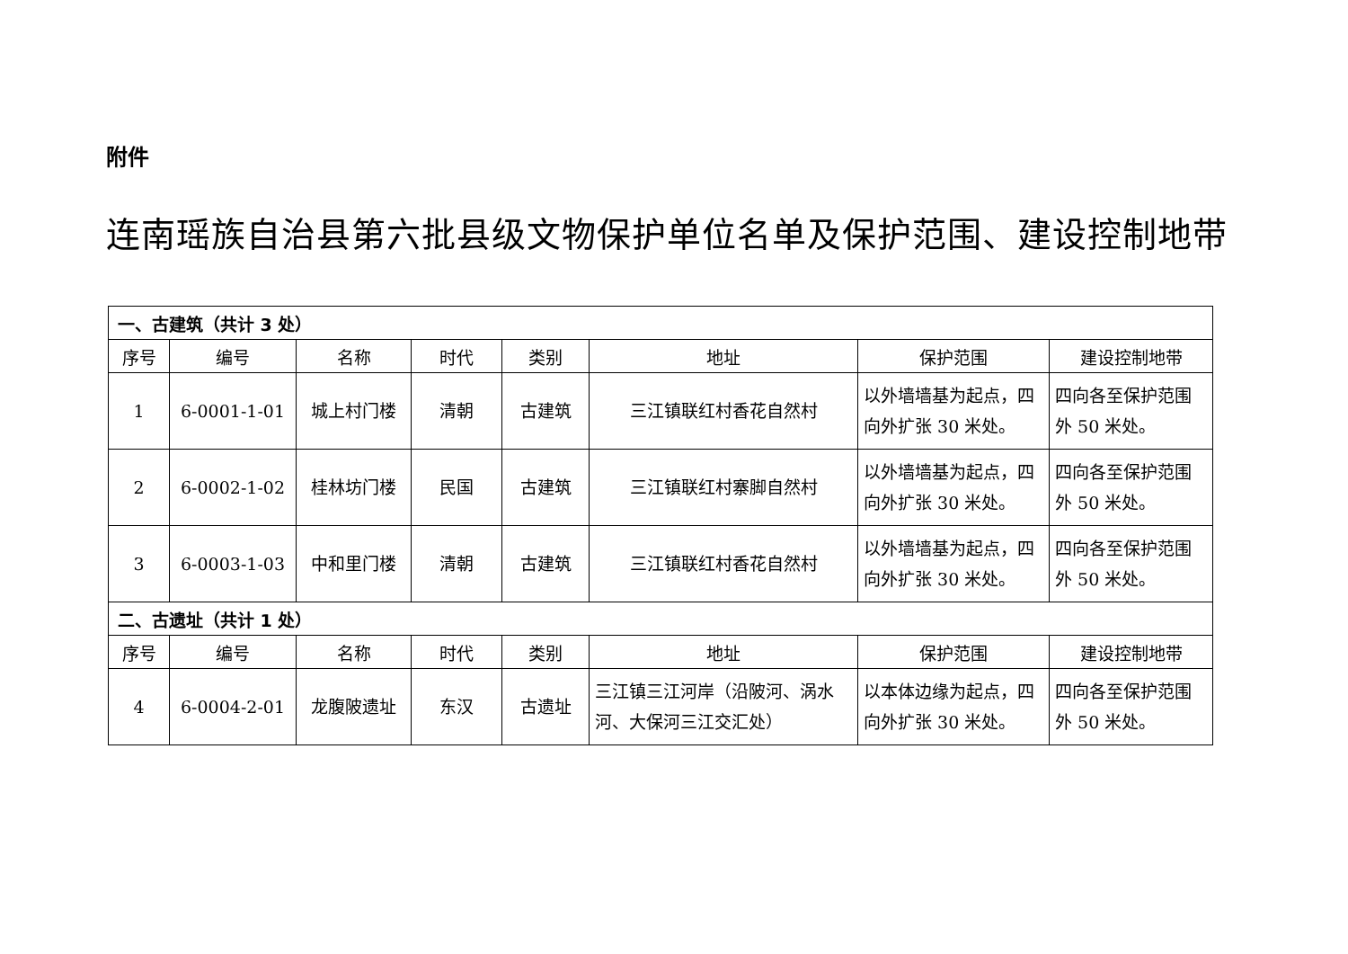附件
连南瑶族自治县第六批县级文物保护单位名单及保护范围、建设控制地带
| 一、古建筑（共计 3 处） | | | | | | | |
| 序号 | 编号 | 名称 | 时代 | 类别 | 地址 | 保护范围 | 建设控制地带 |
| 1 | 6-0001-1-01 | 城上村门楼 | 清朝 | 古建筑 | 三江镇联红村香花自然村 | 以外墙墙基为起点，四向外扩张 30 米处。 | 四向各至保护范围外 50 米处。 |
| 2 | 6-0002-1-02 | 桂林坊门楼 | 民国 | 古建筑 | 三江镇联红村寨脚自然村 | 以外墙墙基为起点，四向外扩张 30 米处。 | 四向各至保护范围外 50 米处。 |
| 3 | 6-0003-1-03 | 中和里门楼 | 清朝 | 古建筑 | 三江镇联红村香花自然村 | 以外墙墙基为起点，四向外扩张 30 米处。 | 四向各至保护范围外 50 米处。 |
| 二、古遗址（共计 1 处） | | | | | | | |
| 序号 | 编号 | 名称 | 时代 | 类别 | 地址 | 保护范围 | 建设控制地带 |
| 4 | 6-0004-2-01 | 龙腹陂遗址 | 东汉 | 古遗址 | 三江镇三江河岸（沿陂河、涡水河、大保河三江交汇处） | 以本体边缘为起点，四向外扩张 30 米处。 | 四向各至保护范围外 50 米处。 |